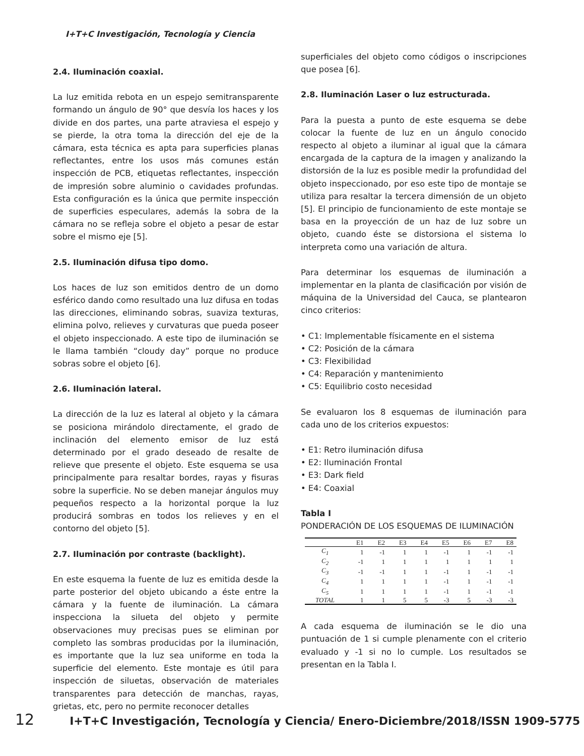I+T+C Investigación, Tecnología y Ciencia
2.4. Iluminación coaxial.
La luz emitida rebota en un espejo semitransparente formando un ángulo de 90° que desvía los haces y los divide en dos partes, una parte atraviesa el espejo y se pierde, la otra toma la dirección del eje de la cámara, esta técnica es apta para superficies planas reflectantes, entre los usos más comunes están inspección de PCB, etiquetas reflectantes, inspección de impresión sobre aluminio o cavidades profundas. Esta configuración es la única que permite inspección de superficies especulares, además la sobra de la cámara no se refleja sobre el objeto a pesar de estar sobre el mismo eje [5].
2.5. Iluminación difusa tipo domo.
Los haces de luz son emitidos dentro de un domo esférico dando como resultado una luz difusa en todas las direcciones, eliminando sobras, suaviza texturas, elimina polvo, relieves y curvaturas que pueda poseer el objeto inspeccionado. A este tipo de iluminación se le llama también “cloudy day” porque no produce sobras sobre el objeto [6].
2.6. Iluminación lateral.
La dirección de la luz es lateral al objeto y la cámara se posiciona mirándolo directamente, el grado de inclinación del elemento emisor de luz está determinado por el grado deseado de resalte de relieve que presente el objeto. Este esquema se usa principalmente para resaltar bordes, rayas y fisuras sobre la superficie. No se deben manejar ángulos muy pequeños respecto a la horizontal porque la luz producirá sombras en todos los relieves y en el contorno del objeto [5].
2.7. Iluminación por contraste (backlight).
En este esquema la fuente de luz es emitida desde la parte posterior del objeto ubicando a éste entre la cámara y la fuente de iluminación. La cámara inspecciona la silueta del objeto y permite observaciones muy precisas pues se eliminan por completo las sombras producidas por la iluminación, es importante que la luz sea uniforme en toda la superficie del elemento. Este montaje es útil para inspección de siluetas, observación de materiales transparentes para detección de manchas, rayas, grietas, etc, pero no permite reconocer detalles
superficiales del objeto como códigos o inscripciones que posea [6].
2.8. Iluminación Laser o luz estructurada.
Para la puesta a punto de este esquema se debe colocar la fuente de luz en un ángulo conocido respecto al objeto a iluminar al igual que la cámara encargada de la captura de la imagen y analizando la distorsión de la luz es posible medir la profundidad del objeto inspeccionado, por eso este tipo de montaje se utiliza para resaltar la tercera dimensión de un objeto [5]. El principio de funcionamiento de este montaje se basa en la proyección de un haz de luz sobre un objeto, cuando éste se distorsiona el sistema lo interpreta como una variación de altura.
Para determinar los esquemas de iluminación a implementar en la planta de clasificación por visión de máquina de la Universidad del Cauca, se plantearon cinco criterios:
• C1: Implementable físicamente en el sistema
• C2: Posición de la cámara
• C3: Flexibilidad
• C4: Reparación y mantenimiento
• C5: Equilibrio costo necesidad
Se evaluaron los 8 esquemas de iluminación para cada uno de los criterios expuestos:
• E1: Retro iluminación difusa
• E2: Iluminación Frontal
• E3: Dark field
• E4: Coaxial
Tabla I
PONDERACIÓN DE LOS ESQUEMAS DE ILUMINACIÓN
| | E1 | E2 | E3 | E4 | E5 | E6 | E7 | E8 |
| --- | --- | --- | --- | --- | --- | --- | --- | --- |
| C<sub>1</sub> | 1 | -1 | 1 | 1 | -1 | 1 | -1 | -1 |
| C<sub>2</sub> | -1 | 1 | 1 | 1 | 1 | 1 | 1 | 1 |
| C<sub>3</sub> | -1 | -1 | 1 | 1 | -1 | 1 | -1 | -1 |
| C<sub>4</sub> | 1 | 1 | 1 | 1 | -1 | 1 | -1 | -1 |
| C<sub>5</sub> | 1 | 1 | 1 | 1 | -1 | 1 | -1 | -1 |
| TOTAL | 1 | 1 | 5 | 5 | -3 | 5 | -3 | -3 |
A cada esquema de iluminación se le dio una puntuación de 1 si cumple plenamente con el criterio evaluado y -1 si no lo cumple. Los resultados se presentan en la Tabla I.
12 I+T+C Investigación, Tecnología y Ciencia/ Enero-Diciembre/2018/ISSN 1909-5775